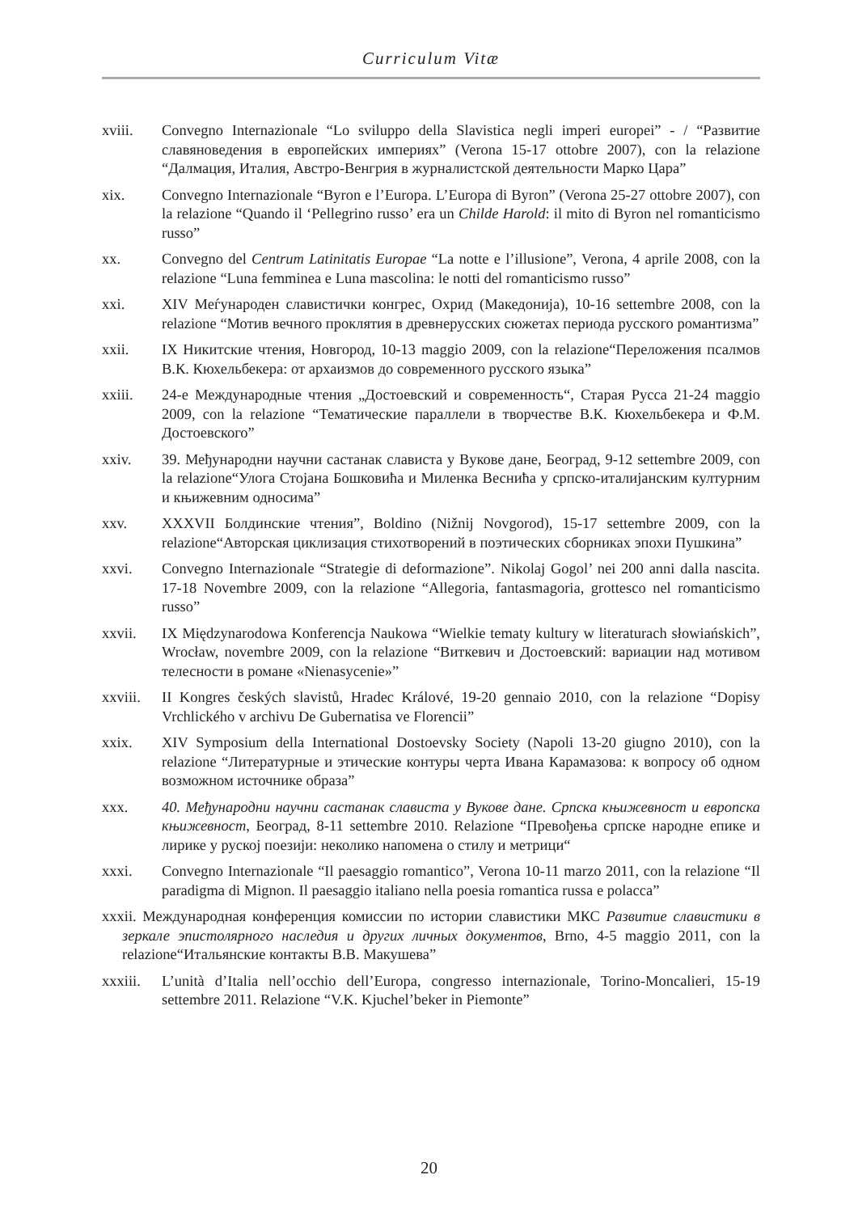Curriculum Vitæ
xviii. Convegno Internazionale “Lo sviluppo della Slavistica negli imperi europei” - / “Развитие славяноведения в европейских империях” (Verona 15-17 ottobre 2007), con la relazione “Далмация, Италия, Австро-Венгрия в журналистской деятельности Марко Цара”
xix. Convegno Internazionale “Byron e l’Europa. L’Europa di Byron” (Verona 25-27 ottobre 2007), con la relazione “Quando il ‘Pellegrino russo’ era un Childe Harold: il mito di Byron nel romanticismo russo”
xx. Convegno del Centrum Latinitatis Europae “La notte e l’illusione”, Verona, 4 aprile 2008, con la relazione “Luna femminea e Luna mascolina: le notti del romanticismo russo”
xxi. XIV Меѓународен славистички конгрес, Охрид (Македонија), 10-16 settembre 2008, con la relazione “Мотив вечного проклятия в древнерусских сюжетах периода русского романтизма”
xxii. IX Никитские чтения, Новгород, 10-13 maggio 2009, con la relazione“Переложения псалмов В.К. Кюхельбекера: от архаизмов до современного русского языка”
xxiii. 24-е Международные чтения „Достоевский и современность“, Старая Русса 21-24 maggio 2009, con la relazione “Тематические параллели в творчестве В.К. Кюхельбекера и Ф.М. Достоевского”
xxiv. 39. Међународни научни састанак слависта у Вукове дане, Београд, 9-12 settembre 2009, con la relazione“Улога Стојана Бошковића и Миленка Веснића у српско-италијанским културним и књижевним односима”
xxv. XXXVII Болдинские чтения”, Boldino (Nižnij Novgorod), 15-17 settembre 2009, con la relazione“Авторская циклизация стихотворений в поэтических сборниках эпохи Пушкина”
xxvi. Convegno Internazionale “Strategie di deformazione”. Nikolaj Gogol’ nei 200 anni dalla nascita. 17-18 Novembre 2009, con la relazione “Allegoria, fantasmagoria, grottesco nel romanticismo russo”
xxvii. IX Międzynarodowa Konferencja Naukowa “Wielkie tematy kultury w literaturach słowiańskich”, Wrocław, novembre 2009, con la relazione “Виткевич и Достоевский: вариации над мотивом телесности в романе «Nienasycenie»”
xxviii. II Kongres českých slavistů, Hradec Králové, 19-20 gennaio 2010, con la relazione “Dopisy Vrchlického v archivu De Gubernatisa ve Florencii”
xxix. XIV Symposium della International Dostoevsky Society (Napoli 13-20 giugno 2010), con la relazione “Литературные и этические контуры черта Ивана Карамазова: к вопросу об одном возможном источнике образа”
xxx. 40. Међународни научни састанак слависта у Вукове дане. Српска књижевност и европска књижевност, Београд, 8-11 settembre 2010. Relazione “Превођења српске народне епике и лирике у руској поезији: неколико напомена о стилу и метрици“
xxxi. Convegno Internazionale “Il paesaggio romantico”, Verona 10-11 marzo 2011, con la relazione “Il paradigma di Mignon. Il paesaggio italiano nella poesia romantica russa e polacca”
xxxii. Международная конференция комиссии по истории славистики МКС Развитие славистики в зеркале эпистолярного наследия и других личных документов, Brno, 4-5 maggio 2011, con la relazione“Итальянские контакты В.В. Макушева”
xxxiii. L’unità d’Italia nell’occhio dell’Europa, congresso internazionale, Torino-Moncalieri, 15-19 settembre 2011. Relazione “V.K. Kjuchel’beker in Piemonte”
20